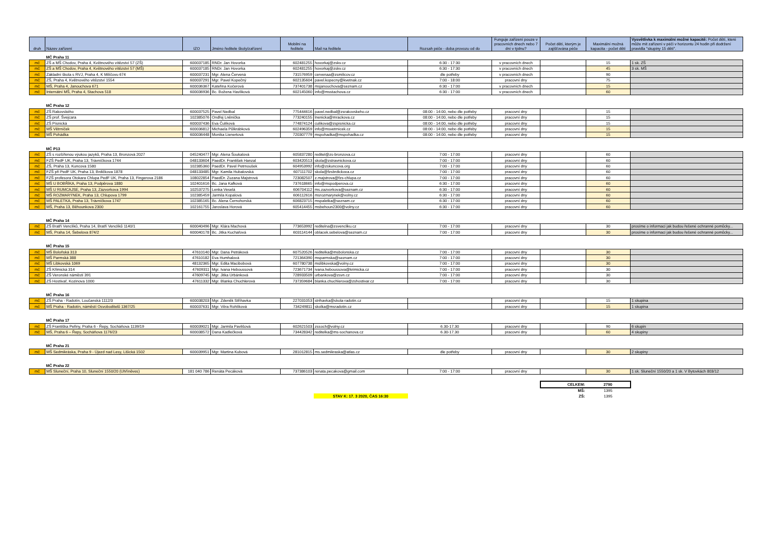| druh | Název zařízení | IZO | Jméno ředitele školy/zařízení | Mobilní na ředitele | Mail na ředitele | Rozsah péče - doba provozu od do | Funguje zařízení pouze v pracovních dnech nebo 7 dní v týdnu? | Počet dětí, kterým je zajišťována péče | Maximální možná kapacita - počet dětí | Vysvětlivka k maximální možné kapacitě: Počet dětí, které může mít zařízení v péči v horizontu 24 hodin při dodržení pravidla "skupiny 15 dětí". |
| --- | --- | --- | --- | --- | --- | --- | --- | --- | --- | --- |
| | MČ Praha 11 | | | | | | | | | |
| mč | ZŠ a MŠ Chodov, Praha 4, Květnového vítězství 57 (ZŠ) | 600037185 | RNDr. Jan Hovorka | 602481255 | hovorkaj@zskv.cz | 6:30 - 17:30 | v pracovních dnech | | 15 | 1 sk. ZŠ |
| mč | ZŠ a MŠ Chodov, Praha 4, Květnového vítězství 57 (MŠ) | 600037185 | RNDr. Jan Hovorka | 602481255 | hovorkaj@zskv.cz | 6:30 - 17:30 | v pracovních dnech | | 45 | 3 sk. MŠ |
| mč | Základní škola s RVJ, Praha 4, K Milíčovu 674 | 600037231 | Mgr. Alena Červená | 731576959 | cervenaa@zsmilicov.cz | dle potřeby | v pracovních dnech | | 90 | |
| mč | ZŠ, Praha 4, Květnového vítězství 1554 | 600037291 | Mgr. Pavel Kopečný | 602135604 | pavel.kopecny@kvetnak.cz | 7:00 - 18:00 | pracovní dny | | 75 | |
| mč | MŠ, Praha 4, Janouchova 671 | 600036367 | Kateřina Kočerová | 737401738 | msjanouchova@seznam.cz | 6:30 - 17:00 | v pracovních dnech | | 15 | |
| mč | Internátní MŠ, Praha 4, Stachova 518 | 600036936 | Bc. Božena Havlíková | 602145060 | info@msstachova.cz | 6:30 - 17:00 | v pracovních dnech | | 60 | |
| | MČ Praha 12 | | | | | | | | | |
| mč | ZŠ Rakovského | 600037525 | Pavel Nedbal | 775444616 | pavel.nedbal@zsrakovskeho.cz | 08:00 - 14:00, nebo dle potřeby | pracovní dny | | 15 | |
| mč | ZŠ prof. Švejcara | 102385076 | Ondřej Lněnička | 773240155 | lnenicka@mrackova.cz | 08:00 - 14:00, nebo dle potřeby | pracovní dny | | 15 | |
| mč | ZŠ Písnická | 600037436 | Eva Čulíková | 774874124 | culikova@zspisnicka.cz | 08:00 - 14:00, nebo dle potřeby | pracovní dny | | 15 | |
| mč | MŠ Větrníček | 600036812 | Michaela Půlkrábková | 602496359 | info@msvetrnicek.cz | 08:00 - 14:00, nebo dle potřeby | pracovní dny | | 15 | |
| mč | MŠ Pohádka | 600036448 | Monika Lienertová | 720307779 | mspohadka@mspohadka.cz | 08:00 - 14:00, nebo dle potřeby | pracovní dny | | 15 | |
| | MČ P13 | | | | | | | | | |
| mč | ZŠ s rozšířenou výukou jazyků, Praha 13, Bronzová 2027 | 045240477 | Mgr. Alena Šoukalová | 605837280 | reditel@zs-bronzova.cz | 7:00 - 17:00 | pracovní dny | | 60 | |
| mč | FZŠ PedF UK, Praha 13, Trávníčkova 1744 | 048133604 | PaedDr. František Hanzal | 603420513 | skola@zstravnickova.cz | 7:00 - 17:00 | pracovní dny | | 60 | |
| mč | ZŠ, Praha 13, Kuncova 1580 | 102385360 | PaedDr. Pavel Petrnoušek | 604953992 | info@zskuncova.org | 7:00 - 17:00 | pracovní dny | | 60 | |
| mč | FZŠ při PedF UK, Praha 13, Brdičkova 1878 | 048133485 | Mgr. Kamila Hubalovská | 607111702 | skola@fzsbrdickova.cz | 7:00 - 17:00 | pracovní dny | | 60 | |
| mč | FZŠ profesora Otokara Chlupa PedF UK, Praha 13, Fingerova 2186 | 108022854 | PaedDr. Zuzana Majstrová | 723082507 | z.majstrova@fzs-chlupa.cz | 7:00 - 17:00 | pracovní dny | | 60 | |
| mč | MŠ U BOBŘÍKA, Praha 13, Podpěrova 1880 | 102401616 | Bc. Jana Kafková | 737618665 | info@mspodperova.cz | 6:30 - 17:00 | pracovní dny | | 60 | |
| mč | MŠ U RUMCAJSE, Praha 13, Zázvorkova 1994 | 102537275 | Lenka Veselá | 606704112 | ms.zazvorkova@seznam.cz | 6:30 - 17:00 | pracovní dny | | 60 | |
| mč | MŠ ROZMARÝNEK, Praha 13, Chlupova 1799 | 102385459 | Jarmila Kopalová | 606112616 | msrozmarynek@volny.cz | 6:30 - 17:00 | pracovní dny | | 60 | |
| mč | MŠ PALETKA, Praha 13, Trávníčkova 1747 | 102385165 | Bc. Alena Černohorská | 606823715 | mspaletka@seznam.cz | 6:30 - 17:00 | pracovní dny | | 60 | |
| mč | MŠ, Praha 13, Běhounkova 2300 | 102161755 | Jaroslava Horová | 605414455 | msbehoun2300@volny.cz | 6:30 - 17:00 | pracovní dny | | 60 | |
| | MČ Praha 14 | | | | | | | | | |
| mč | ZŠ Bratří Venclíků, Praha 14, Bratří Venclíků 1140/1 | 600040496 | Mgr. Klára Machová | 773653992 | reditelna@zsvencliku.cz | 7:00 - 17:00 | pracovní dny | | 30 | prosíme o informaci jak budou řešené ochranné pomůcky... |
| mč | MŠ, Praha 14, Šebelova 874/2 | 600040178 | Bc. Jitka Kuchařová | 603114144 | oblacek.sebelova@seznam.cz | 7:00 - 17:00 | pracovní dny | | 30 | prosíme o informaci jak budou řešené ochranné pomůcky... |
| | MČ Praha 15 | | | | | | | | | |
| mč | MŠ Boloňská 313 | 47610140 | Mgr. Dana Petráková | 607520526 | reditelka@msbolonska.cz | 7:00 - 17:00 | pracovní dny | | 30 | |
| mč | MŠ Parmská 388 | 47610182 | Eva Humhalová | 721364390 | msparmska@seznam.cz | 7:00 - 17:00 | pracovní dny | | 30 | |
| mč | MŠ Libkovská 1069 | 48132365 | Mgr. Edita Macibobová | 607780738 | mslibkovska@volny.cz | 7:00 - 17:00 | pracovní dny | | 30 | |
| mč | ZŠ Křimická 314 | 47609311 | Mgr. Ivana Heboussová | 723671734 | ivana.heboussova@krimicka.cz | 7:00 - 17:00 | pracovní dny | | 30 | |
| mč | ZŠ Veronské náměstí 391 | 47609745 | Mgr. Jitka Urbánková | 728933509 | urbankova@zsvn.cz | 7:00 - 17:00 | pracovní dny | | 30 | |
| mč | ZŠ Hostivař, Kozinova 1000 | 47611332 | Mgr. Blanka Chuchlerová | 737359684 | blanka.chuchlerova@zshostivar.cz | 7:00 - 17:00 | pracovní dny | | 30 | |
| | MČ Praha 16 | | | | | | | | | |
| mč | ZŠ Praha - Radotín, Loučanská 1112/3 | 600038203 | Mgr. Zdeněk Stříhavka | 227031053 | strihavka@skola-radotin.cz | | pracovní dny | | 15 | 1 skupina |
| mč | MŠ Praha - Radotín, náměstí Osvoboditelů 1367/25 | 600037631 | Mgr. Věra Rohlíková | 734249811 | skolka@msradotin.cz | | pracovní dny | | 15 | 1 skupina |
| | MČ Praha 17 | | | | | | | | | |
| mč | ZŠ Františka Peřiny, Praha 6 - Řepy, Socháňova 1139/19 | 600039021 | Mgr. Jarmila Pavlišová | 602621503 | zssoch@volny.cz | 6.30-17.30 | pracovní dny | | 90 | 6 skupin |
| mč | MŠ, Praha 6 – Řepy, Socháňova 1176/23 | 600038572 | Dana Kadlečková | 734428342 | reditelka@ms-sochanova.cz | 6.30-17.30 | pracovní dny | | 60 | 4 skupiny |
| | MČ Praha 21 | | | | | | | | | |
| mč | MŠ Sedmikráska, Praha 9 - Újezd nad Lesy, Lišická 1502 | 600039951 | Mgr. Martina Kubová | 281012815 | ms.sedmikraska@atlas.cz | dle potřeby | pracovní dny | | 30 | 2 skupiny |
| | MČ Praha 22 | | | | | | | | | |
| mč | MŠ Sluneční, Praha 10, Sluneční 1550/20 (Uhříněves) | 181 040 786 | Renáta Pecáková | 737386103 | renata.pecakova@gmail.com | 7:00 - 17:00 | pracovní dny | | 30 | 1 sk. Sluneční 1550/20 a 1 sk. V Bytovkách 803/12 |
| | | | | | | | | CELKEM: | 2790 | |
| | | | | | | | | MŠ: | 1395 | |
| | | | | | STAV K: 17. 3 2020, ČAS 16:30 | | | ZŠ: | 1395 | |